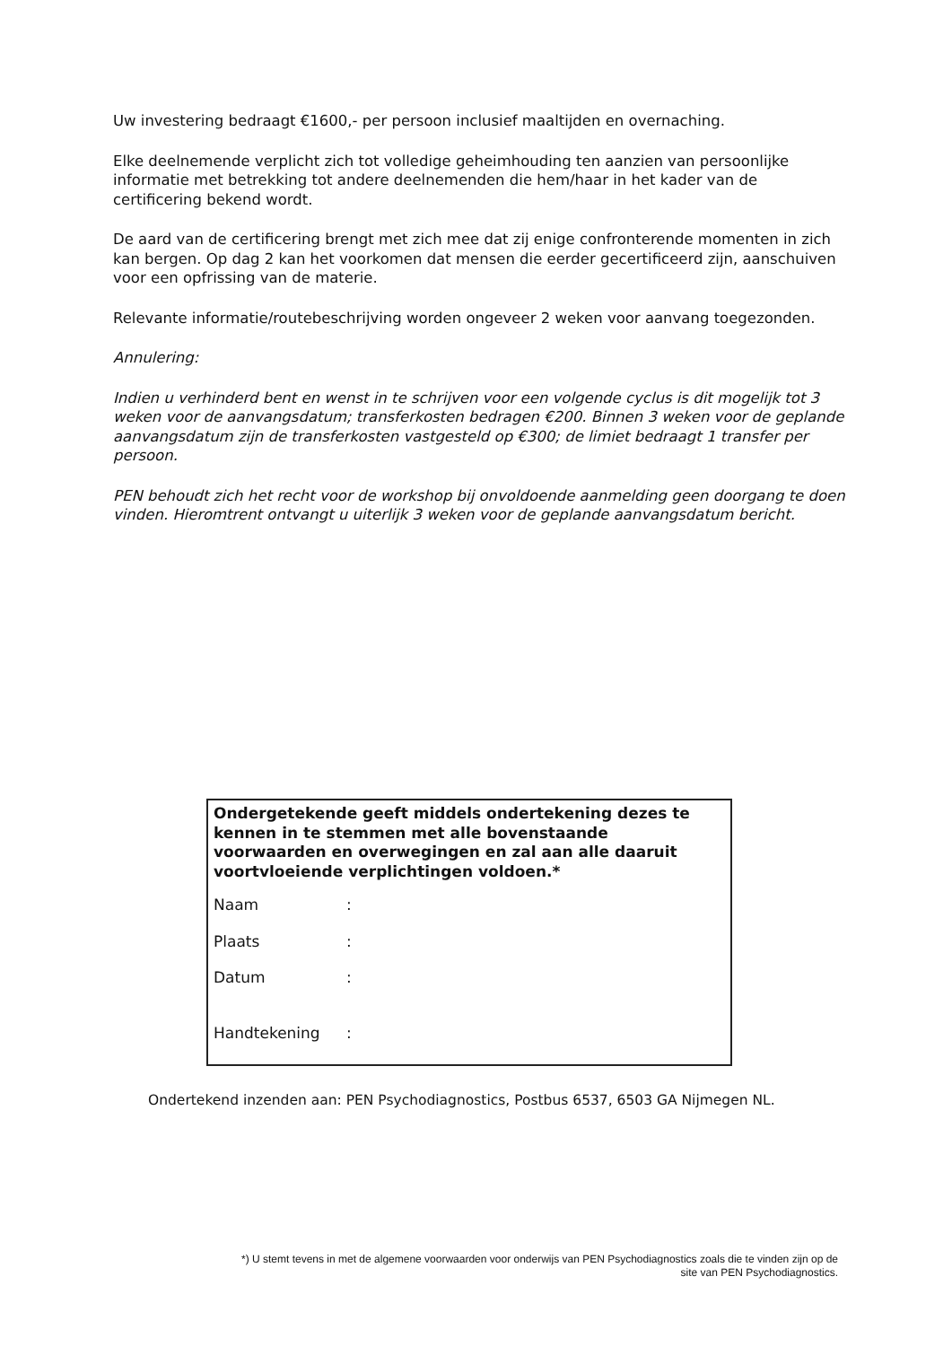Uw investering bedraagt €1600,- per persoon inclusief maaltijden en overnaching.
Elke deelnemende verplicht zich tot volledige geheimhouding ten aanzien van persoonlijke informatie met betrekking tot andere deelnemenden die hem/haar in het kader van de certificering bekend wordt.
De aard van de certificering brengt met zich mee dat zij enige confronterende momenten in zich kan bergen. Op dag 2 kan het voorkomen dat mensen die eerder gecertificeerd zijn, aanschuiven voor een opfrissing van de materie.
Relevante informatie/routebeschrijving worden ongeveer 2 weken voor aanvang toegezonden.
Annulering:
Indien u verhinderd bent en wenst in te schrijven voor een volgende cyclus is dit mogelijk tot 3 weken voor de aanvangsdatum; transferkosten bedragen €200. Binnen 3 weken voor de geplande aanvangsdatum zijn de transferkosten vastgesteld op €300; de limiet bedraagt 1 transfer per persoon.
PEN behoudt zich het recht voor de workshop bij onvoldoende aanmelding geen doorgang te doen vinden. Hieromtrent ontvangt u uiterlijk 3 weken voor de geplande aanvangsdatum bericht.
Ondergetekende geeft middels ondertekening dezes te kennen in te stemmen met alle bovenstaande voorwaarden en overwegingen en zal aan alle daaruit voortvloeiende verplichtingen voldoen.*
Naam:
Plaats:
Datum:
Handtekening:
Ondertekend inzenden aan: PEN Psychodiagnostics, Postbus 6537, 6503 GA Nijmegen NL.
*) U stemt tevens in met de algemene voorwaarden voor onderwijs van PEN Psychodiagnostics zoals die te vinden zijn op de
site van PEN Psychodiagnostics.